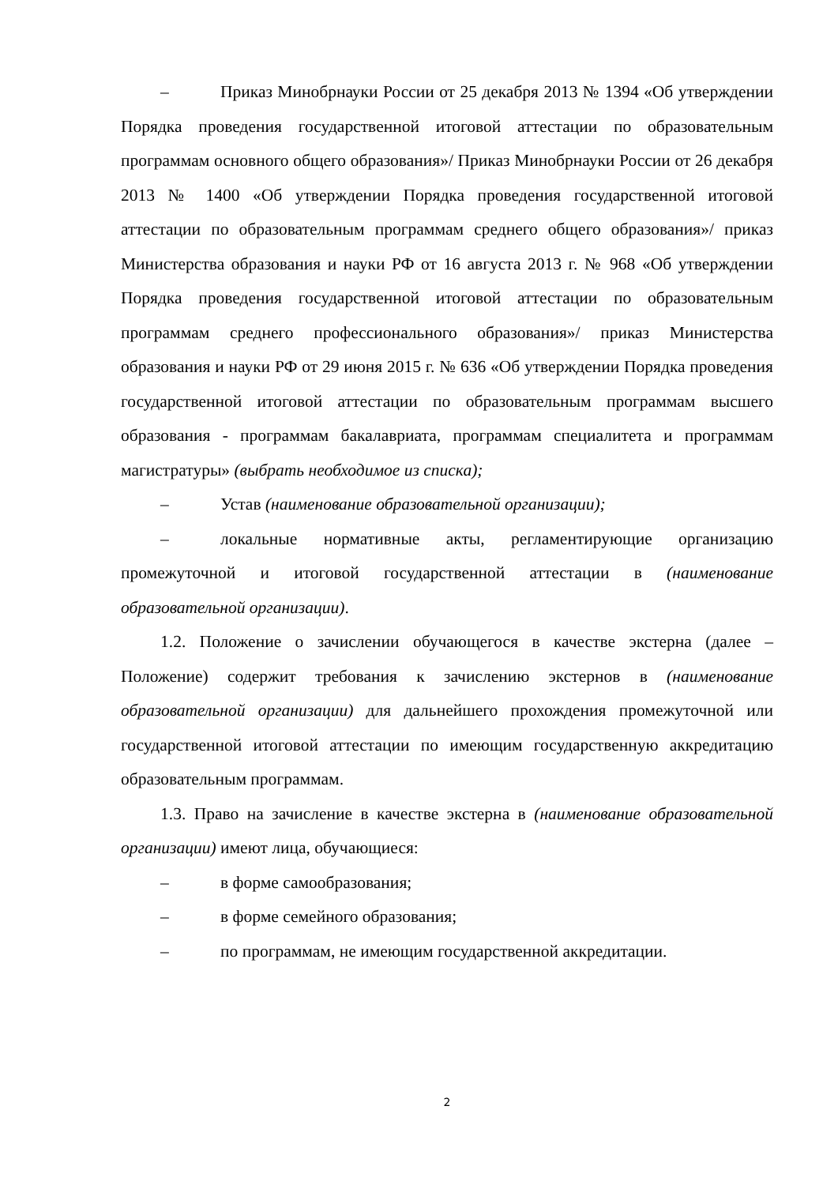– Приказ Минобрнауки России от 25 декабря 2013 № 1394 «Об утверждении Порядка проведения государственной итоговой аттестации по образовательным программам основного общего образования»/ Приказ Минобрнауки России от 26 декабря 2013 № 1400 «Об утверждении Порядка проведения государственной итоговой аттестации по образовательным программам среднего общего образования»/ приказ Министерства образования и науки РФ от 16 августа 2013 г. № 968 «Об утверждении Порядка проведения государственной итоговой аттестации по образовательным программам среднего профессионального образования»/ приказ Министерства образования и науки РФ от 29 июня 2015 г. № 636 «Об утверждении Порядка проведения государственной итоговой аттестации по образовательным программам высшего образования - программам бакалавриата, программам специалитета и программам магистратуры» (выбрать необходимое из списка);
– Устав (наименование образовательной организации);
– локальные нормативные акты, регламентирующие организацию промежуточной и итоговой государственной аттестации в (наименование образовательной организации).
1.2. Положение о зачислении обучающегося в качестве экстерна (далее – Положение) содержит требования к зачислению экстернов в (наименование образовательной организации) для дальнейшего прохождения промежуточной или государственной итоговой аттестации по имеющим государственную аккредитацию образовательным программам.
1.3. Право на зачисление в качестве экстерна в (наименование образовательной организации) имеют лица, обучающиеся:
– в форме самообразования;
– в форме семейного образования;
– по программам, не имеющим государственной аккредитации.
2